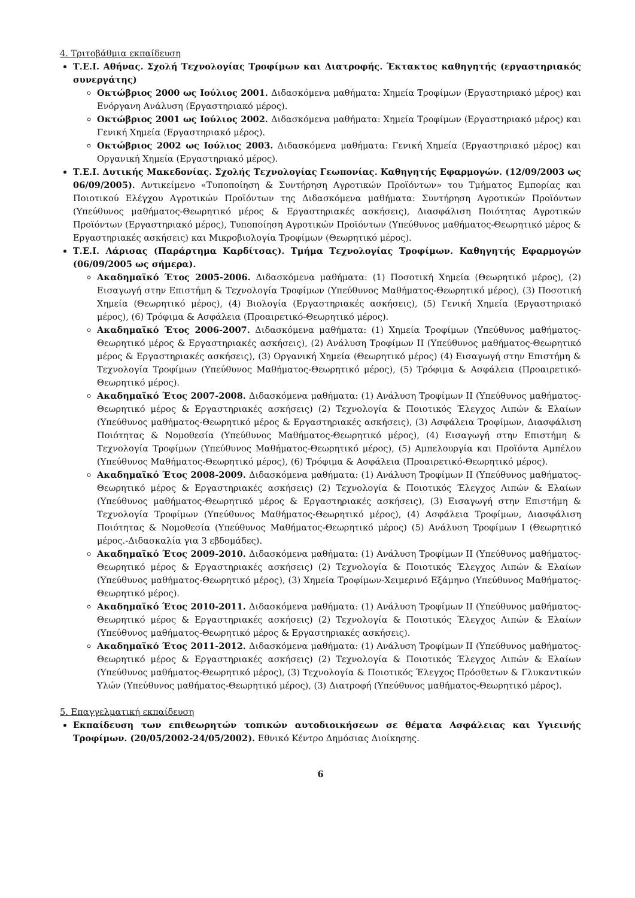4. Τριτοβάθμια εκπαίδευση
Τ.Ε.Ι. Αθήνας. Σχολή Τεχνολογίας Τροφίμων και Διατροφής. Έκτακτος καθηγητής (εργαστηριακός συνεργάτης)
Οκτώβριος 2000 ως Ιούλιος 2001. Διδασκόμενα μαθήματα: Χημεία Τροφίμων (Εργαστηριακό μέρος) και Ενόργανη Ανάλυση (Εργαστηριακό μέρος).
Οκτώβριος 2001 ως Ιούλιος 2002. Διδασκόμενα μαθήματα: Χημεία Τροφίμων (Εργαστηριακό μέρος) και Γενική Χημεία (Εργαστηριακό μέρος).
Οκτώβριος 2002 ως Ιούλιος 2003. Διδασκόμενα μαθήματα: Γενική Χημεία (Εργαστηριακό μέρος) και Οργανική Χημεία (Εργαστηριακό μέρος).
Τ.Ε.Ι. Δυτικής Μακεδονίας. Σχολής Τεχνολογίας Γεωπονίας. Καθηγητής Εφαρμογών. (12/09/2003 ως 06/09/2005). Αντικείμενο «Τυποποίηση & Συντήρηση Αγροτικών Προϊόντων» του Τμήματος Εμπορίας και Ποιοτικού Ελέγχου Αγροτικών Προϊόντων της Διδασκόμενα μαθήματα: Συντήρηση Αγροτικών Προϊόντων (Υπεύθυνος μαθήματος-Θεωρητικό μέρος & Εργαστηριακές ασκήσεις), Διασφάλιση Ποιότητας Αγροτικών Προϊόντων (Εργαστηριακό μέρος), Τυποποίηση Αγροτικών Προϊόντων (Υπεύθυνος μαθήματος-Θεωρητικό μέρος & Εργαστηριακές ασκήσεις) και Μικροβιολογία Τροφίμων (Θεωρητικό μέρος).
Τ.Ε.Ι. Λάρισας (Παράρτημα Καρδίτσας). Τμήμα Τεχνολογίας Τροφίμων. Καθηγητής Εφαρμογών (06/09/2005 ως σήμερα).
Ακαδημαϊκό Έτος 2005-2006. Διδασκόμενα μαθήματα: (1) Ποσοτική Χημεία (Θεωρητικό μέρος), (2) Εισαγωγή στην Επιστήμη & Τεχνολογία Τροφίμων (Υπεύθυνος Μαθήματος-Θεωρητικό μέρος), (3) Ποσοτική Χημεία (Θεωρητικό μέρος), (4) Βιολογία (Εργαστηριακές ασκήσεις), (5) Γενική Χημεία (Εργαστηριακό μέρος), (6) Τρόφιμα & Ασφάλεια (Προαιρετικό-Θεωρητικό μέρος).
Ακαδημαϊκό Έτος 2006-2007. Διδασκόμενα μαθήματα: (1) Χημεία Τροφίμων (Υπεύθυνος μαθήματος-Θεωρητικό μέρος & Εργαστηριακές ασκήσεις), (2) Ανάλυση Τροφίμων ΙΙ (Υπεύθυνος μαθήματος-Θεωρητικό μέρος & Εργαστηριακές ασκήσεις), (3) Οργανική Χημεία (Θεωρητικό μέρος) (4) Εισαγωγή στην Επιστήμη & Τεχνολογία Τροφίμων (Υπεύθυνος Μαθήματος-Θεωρητικό μέρος), (5) Τρόφιμα & Ασφάλεια (Προαιρετικό-Θεωρητικό μέρος).
Ακαδημαϊκό Έτος 2007-2008. Διδασκόμενα μαθήματα: (1) Ανάλυση Τροφίμων ΙΙ (Υπεύθυνος μαθήματος-Θεωρητικό μέρος & Εργαστηριακές ασκήσεις) (2) Τεχνολογία & Ποιοτικός Έλεγχος Λιπών & Ελαίων (Υπεύθυνος μαθήματος-Θεωρητικό μέρος & Εργαστηριακές ασκήσεις), (3) Ασφάλεια Τροφίμων, Διασφάλιση Ποιότητας & Νομοθεσία (Υπεύθυνος Μαθήματος-Θεωρητικό μέρος), (4) Εισαγωγή στην Επιστήμη & Τεχνολογία Τροφίμων (Υπεύθυνος Μαθήματος-Θεωρητικό μέρος), (5) Αμπελουργία και Προϊόντα Αμπέλου (Υπεύθυνος Μαθήματος-Θεωρητικό μέρος), (6) Τρόφιμα & Ασφάλεια (Προαιρετικό-Θεωρητικό μέρος).
Ακαδημαϊκό Έτος 2008-2009. Διδασκόμενα μαθήματα: (1) Ανάλυση Τροφίμων ΙΙ (Υπεύθυνος μαθήματος-Θεωρητικό μέρος & Εργαστηριακές ασκήσεις) (2) Τεχνολογία & Ποιοτικός Έλεγχος Λιπών & Ελαίων (Υπεύθυνος μαθήματος-Θεωρητικό μέρος & Εργαστηριακές ασκήσεις), (3) Εισαγωγή στην Επιστήμη & Τεχνολογία Τροφίμων (Υπεύθυνος Μαθήματος-Θεωρητικό μέρος), (4) Ασφάλεια Τροφίμων, Διασφάλιση Ποιότητας & Νομοθεσία (Υπεύθυνος Μαθήματος-Θεωρητικό μέρος) (5) Ανάλυση Τροφίμων Ι (Θεωρητικό μέρος.-Διδασκαλία για 3 εβδομάδες).
Ακαδημαϊκό Έτος 2009-2010. Διδασκόμενα μαθήματα: (1) Ανάλυση Τροφίμων ΙΙ (Υπεύθυνος μαθήματος-Θεωρητικό μέρος & Εργαστηριακές ασκήσεις) (2) Τεχνολογία & Ποιοτικός Έλεγχος Λιπών & Ελαίων (Υπεύθυνος μαθήματος-Θεωρητικό μέρος), (3) Χημεία Τροφίμων-Χειμερινό Εξάμηνο (Υπεύθυνος Μαθήματος-Θεωρητικό μέρος).
Ακαδημαϊκό Έτος 2010-2011. Διδασκόμενα μαθήματα: (1) Ανάλυση Τροφίμων ΙΙ (Υπεύθυνος μαθήματος-Θεωρητικό μέρος & Εργαστηριακές ασκήσεις) (2) Τεχνολογία & Ποιοτικός Έλεγχος Λιπών & Ελαίων (Υπεύθυνος μαθήματος-Θεωρητικό μέρος & Εργαστηριακές ασκήσεις).
Ακαδημαϊκό Έτος 2011-2012. Διδασκόμενα μαθήματα: (1) Ανάλυση Τροφίμων ΙΙ (Υπεύθυνος μαθήματος-Θεωρητικό μέρος & Εργαστηριακές ασκήσεις) (2) Τεχνολογία & Ποιοτικός Έλεγχος Λιπών & Ελαίων (Υπεύθυνος μαθήματος-Θεωρητικό μέρος), (3) Τεχνολογία & Ποιοτικός Έλεγχος Πρόσθετων & Γλυκαντικών Υλών (Υπεύθυνος μαθήματος-Θεωρητικό μέρος), (3) Διατροφή (Υπεύθυνος μαθήματος-Θεωρητικό μέρος).
5. Επαγγελματική εκπαίδευση
Εκπαίδευση των επιθεωρητών τοπικών αυτοδιοικήσεων σε θέματα Ασφάλειας και Υγιεινής Τροφίμων. (20/05/2002-24/05/2002). Εθνικό Κέντρο Δημόσιας Διοίκησης.
6